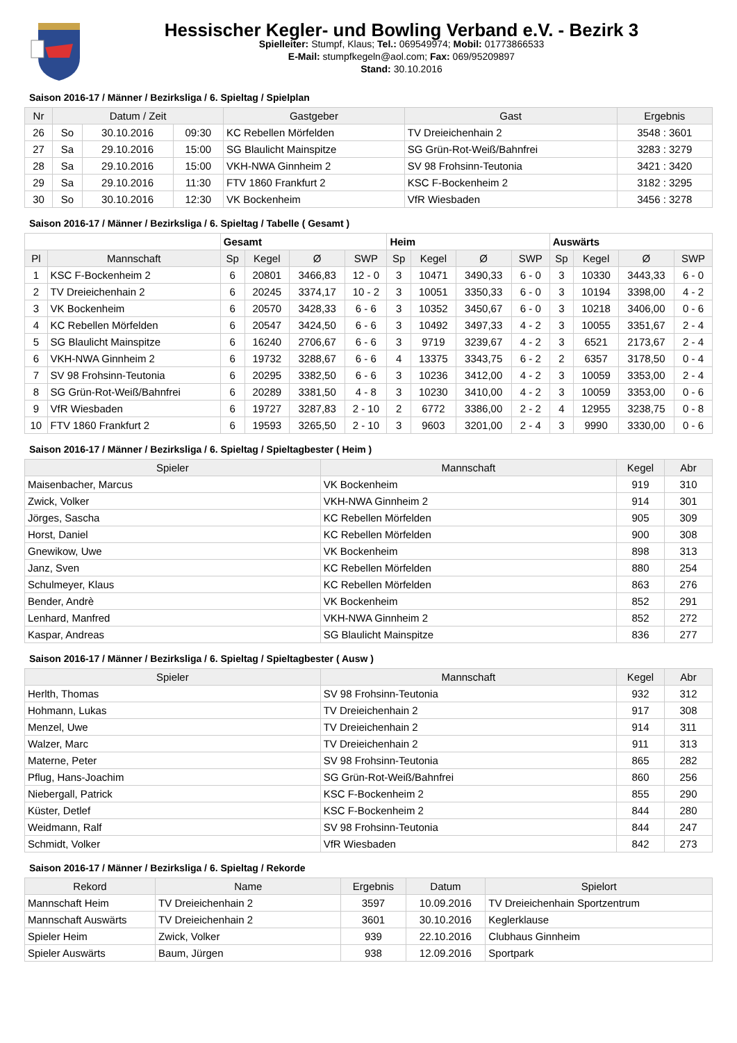Hessischer Kegler- und Bowling Verband e.V. - Bezirk 3
Spielleiter: Stumpf, Klaus; Tel.: 069549974; Mobil: 01773866533
E-Mail: stumpfkegeln@aol.com; Fax: 069/95209897
Stand: 30.10.2016
Saison 2016-17 / Männer / Bezirksliga / 6. Spieltag / Spielplan
| Nr | Datum / Zeit | | | Gastgeber | Gast | Ergebnis |
| --- | --- | --- | --- | --- | --- | --- |
| 26 | So | 30.10.2016 | 09:30 | KC Rebellen Mörfelden | TV Dreieichenhain 2 | 3548 : 3601 |
| 27 | Sa | 29.10.2016 | 15:00 | SG Blaulicht Mainspitze | SG Grün-Rot-Weiß/Bahnfrei | 3283 : 3279 |
| 28 | Sa | 29.10.2016 | 15:00 | VKH-NWA Ginnheim 2 | SV 98 Frohsinn-Teutonia | 3421 : 3420 |
| 29 | Sa | 29.10.2016 | 11:30 | FTV 1860 Frankfurt 2 | KSC F-Bockenheim 2 | 3182 : 3295 |
| 30 | So | 30.10.2016 | 12:30 | VK Bockenheim | VfR Wiesbaden | 3456 : 3278 |
Saison 2016-17 / Männer / Bezirksliga / 6. Spieltag / Tabelle ( Gesamt )
| | | Gesamt | | | | Heim | | | | Auswärts | | | |
| Pl | Mannschaft | Sp | Kegel | Ø | SWP | Sp | Kegel | Ø | SWP | Sp | Kegel | Ø | SWP |
| 1 | KSC F-Bockenheim 2 | 6 | 20801 | 3466,83 | 12 - 0 | 3 | 10471 | 3490,33 | 6 - 0 | 3 | 10330 | 3443,33 | 6 - 0 |
| 2 | TV Dreieichenhain 2 | 6 | 20245 | 3374,17 | 10 - 2 | 3 | 10051 | 3350,33 | 6 - 0 | 3 | 10194 | 3398,00 | 4 - 2 |
| 3 | VK Bockenheim | 6 | 20570 | 3428,33 | 6 - 6 | 3 | 10352 | 3450,67 | 6 - 0 | 3 | 10218 | 3406,00 | 0 - 6 |
| 4 | KC Rebellen Mörfelden | 6 | 20547 | 3424,50 | 6 - 6 | 3 | 10492 | 3497,33 | 4 - 2 | 3 | 10055 | 3351,67 | 2 - 4 |
| 5 | SG Blaulicht Mainspitze | 6 | 16240 | 2706,67 | 6 - 6 | 3 | 9719 | 3239,67 | 4 - 2 | 3 | 6521 | 2173,67 | 2 - 4 |
| 6 | VKH-NWA Ginnheim 2 | 6 | 19732 | 3288,67 | 6 - 6 | 4 | 13375 | 3343,75 | 6 - 2 | 2 | 6357 | 3178,50 | 0 - 4 |
| 7 | SV 98 Frohsinn-Teutonia | 6 | 20295 | 3382,50 | 6 - 6 | 3 | 10236 | 3412,00 | 4 - 2 | 3 | 10059 | 3353,00 | 2 - 4 |
| 8 | SG Grün-Rot-Weiß/Bahnfrei | 6 | 20289 | 3381,50 | 4 - 8 | 3 | 10230 | 3410,00 | 4 - 2 | 3 | 10059 | 3353,00 | 0 - 6 |
| 9 | VfR Wiesbaden | 6 | 19727 | 3287,83 | 2 - 10 | 2 | 6772 | 3386,00 | 2 - 2 | 4 | 12955 | 3238,75 | 0 - 8 |
| 10 | FTV 1860 Frankfurt 2 | 6 | 19593 | 3265,50 | 2 - 10 | 3 | 9603 | 3201,00 | 2 - 4 | 3 | 9990 | 3330,00 | 0 - 6 |
Saison 2016-17 / Männer / Bezirksliga / 6. Spieltag / Spieltagbester ( Heim )
| Spieler | Mannschaft | Kegel | Abr |
| --- | --- | --- | --- |
| Maisenbacher, Marcus | VK Bockenheim | 919 | 310 |
| Zwick, Volker | VKH-NWA Ginnheim 2 | 914 | 301 |
| Jörges, Sascha | KC Rebellen Mörfelden | 905 | 309 |
| Horst, Daniel | KC Rebellen Mörfelden | 900 | 308 |
| Gnewikow, Uwe | VK Bockenheim | 898 | 313 |
| Janz, Sven | KC Rebellen Mörfelden | 880 | 254 |
| Schulmeyer, Klaus | KC Rebellen Mörfelden | 863 | 276 |
| Bender, Andrè | VK Bockenheim | 852 | 291 |
| Lenhard, Manfred | VKH-NWA Ginnheim 2 | 852 | 272 |
| Kaspar, Andreas | SG Blaulicht Mainspitze | 836 | 277 |
Saison 2016-17 / Männer / Bezirksliga / 6. Spieltag / Spieltagbester ( Ausw )
| Spieler | Mannschaft | Kegel | Abr |
| --- | --- | --- | --- |
| Herlth, Thomas | SV 98 Frohsinn-Teutonia | 932 | 312 |
| Hohmann, Lukas | TV Dreieichenhain 2 | 917 | 308 |
| Menzel, Uwe | TV Dreieichenhain 2 | 914 | 311 |
| Walzer, Marc | TV Dreieichenhain 2 | 911 | 313 |
| Materne, Peter | SV 98 Frohsinn-Teutonia | 865 | 282 |
| Pflug, Hans-Joachim | SG Grün-Rot-Weiß/Bahnfrei | 860 | 256 |
| Niebergall, Patrick | KSC F-Bockenheim 2 | 855 | 290 |
| Küster, Detlef | KSC F-Bockenheim 2 | 844 | 280 |
| Weidmann, Ralf | SV 98 Frohsinn-Teutonia | 844 | 247 |
| Schmidt, Volker | VfR Wiesbaden | 842 | 273 |
Saison 2016-17 / Männer / Bezirksliga / 6. Spieltag / Rekorde
| Rekord | Name | Ergebnis | Datum | Spielort |
| --- | --- | --- | --- | --- |
| Mannschaft Heim | TV Dreieichenhain 2 | 3597 | 10.09.2016 | TV Dreieichenhain Sportzentrum |
| Mannschaft Auswärts | TV Dreieichenhain 2 | 3601 | 30.10.2016 | Keglerklause |
| Spieler Heim | Zwick, Volker | 939 | 22.10.2016 | Clubhaus Ginnheim |
| Spieler Auswärts | Baum, Jürgen | 938 | 12.09.2016 | Sportpark |